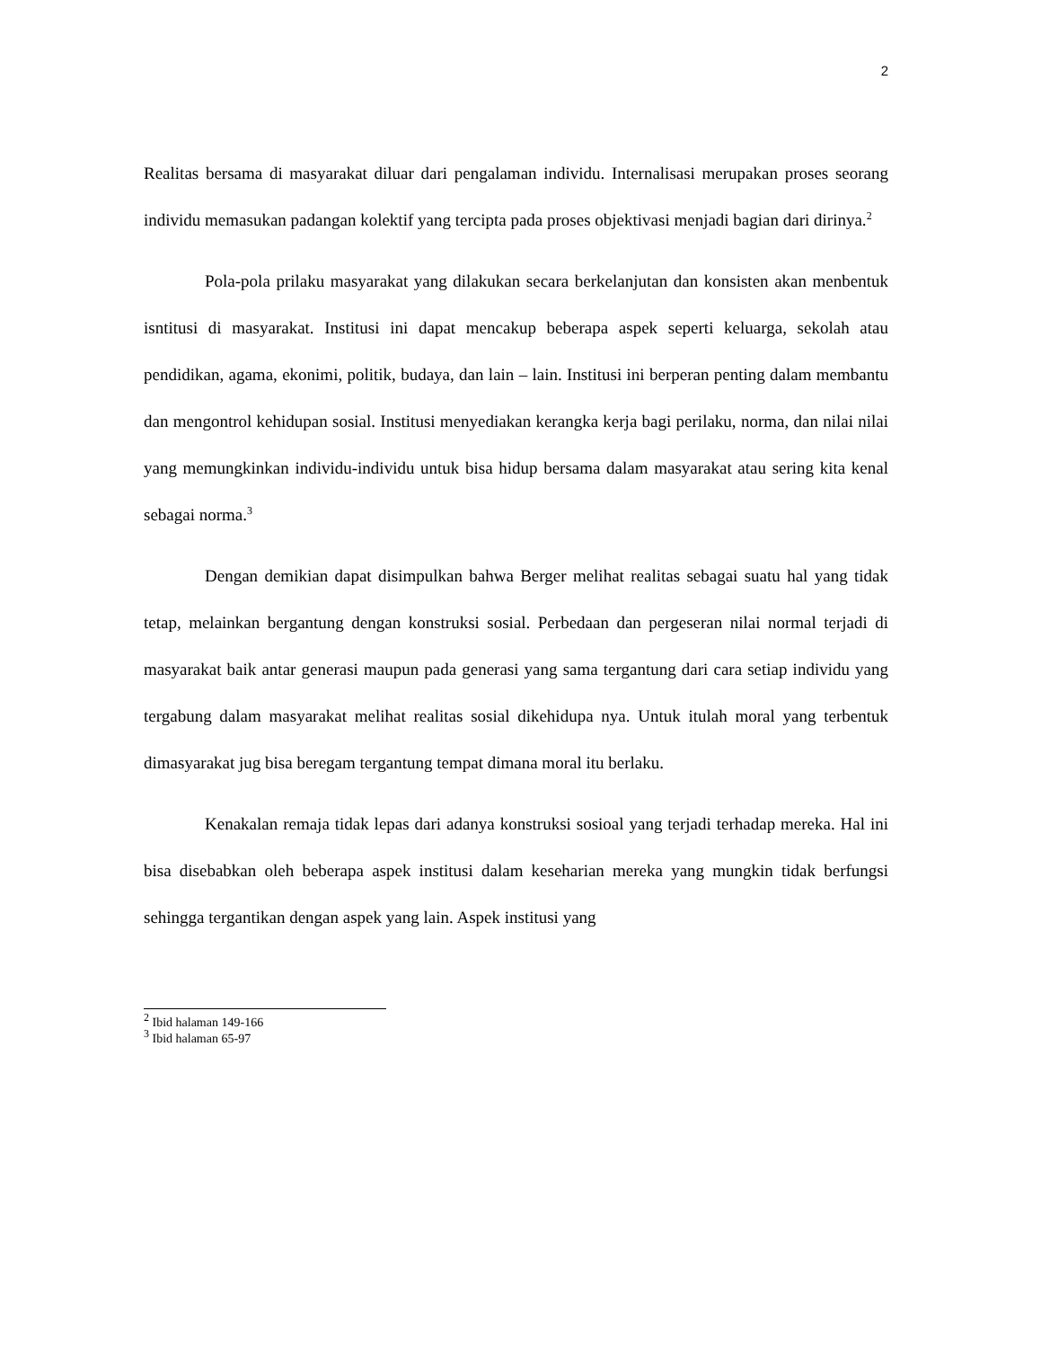2
Realitas bersama di masyarakat diluar dari pengalaman individu. Internalisasi merupakan proses seorang individu memasukan padangan kolektif yang tercipta pada proses objektivasi menjadi bagian dari dirinya.<sup>2</sup>
Pola-pola prilaku masyarakat yang dilakukan secara berkelanjutan dan konsisten akan menbentuk isntitusi di masyarakat. Institusi ini dapat mencakup beberapa aspek seperti keluarga, sekolah atau pendidikan, agama, ekonimi, politik, budaya, dan lain – lain. Institusi ini berperan penting dalam membantu dan mengontrol kehidupan sosial. Institusi menyediakan kerangka kerja bagi perilaku, norma, dan nilai nilai yang memungkinkan individu-individu untuk bisa hidup bersama dalam masyarakat atau sering kita kenal sebagai norma.<sup>3</sup>
Dengan demikian dapat disimpulkan bahwa Berger melihat realitas sebagai suatu hal yang tidak tetap, melainkan bergantung dengan konstruksi sosial. Perbedaan dan pergeseran nilai normal terjadi di masyarakat baik antar generasi maupun pada generasi yang sama tergantung dari cara setiap individu yang tergabung dalam masyarakat melihat realitas sosial dikehidupa nya. Untuk itulah moral yang terbentuk dimasyarakat jug bisa beregam tergantung tempat dimana moral itu berlaku.
Kenakalan remaja tidak lepas dari adanya konstruksi sosioal yang terjadi terhadap mereka. Hal ini bisa disebabkan oleh beberapa aspek institusi dalam keseharian mereka yang mungkin tidak berfungsi sehingga tergantikan dengan aspek yang lain. Aspek institusi yang
<sup>2</sup> Ibid halaman 149-166
<sup>3</sup> Ibid halaman 65-97